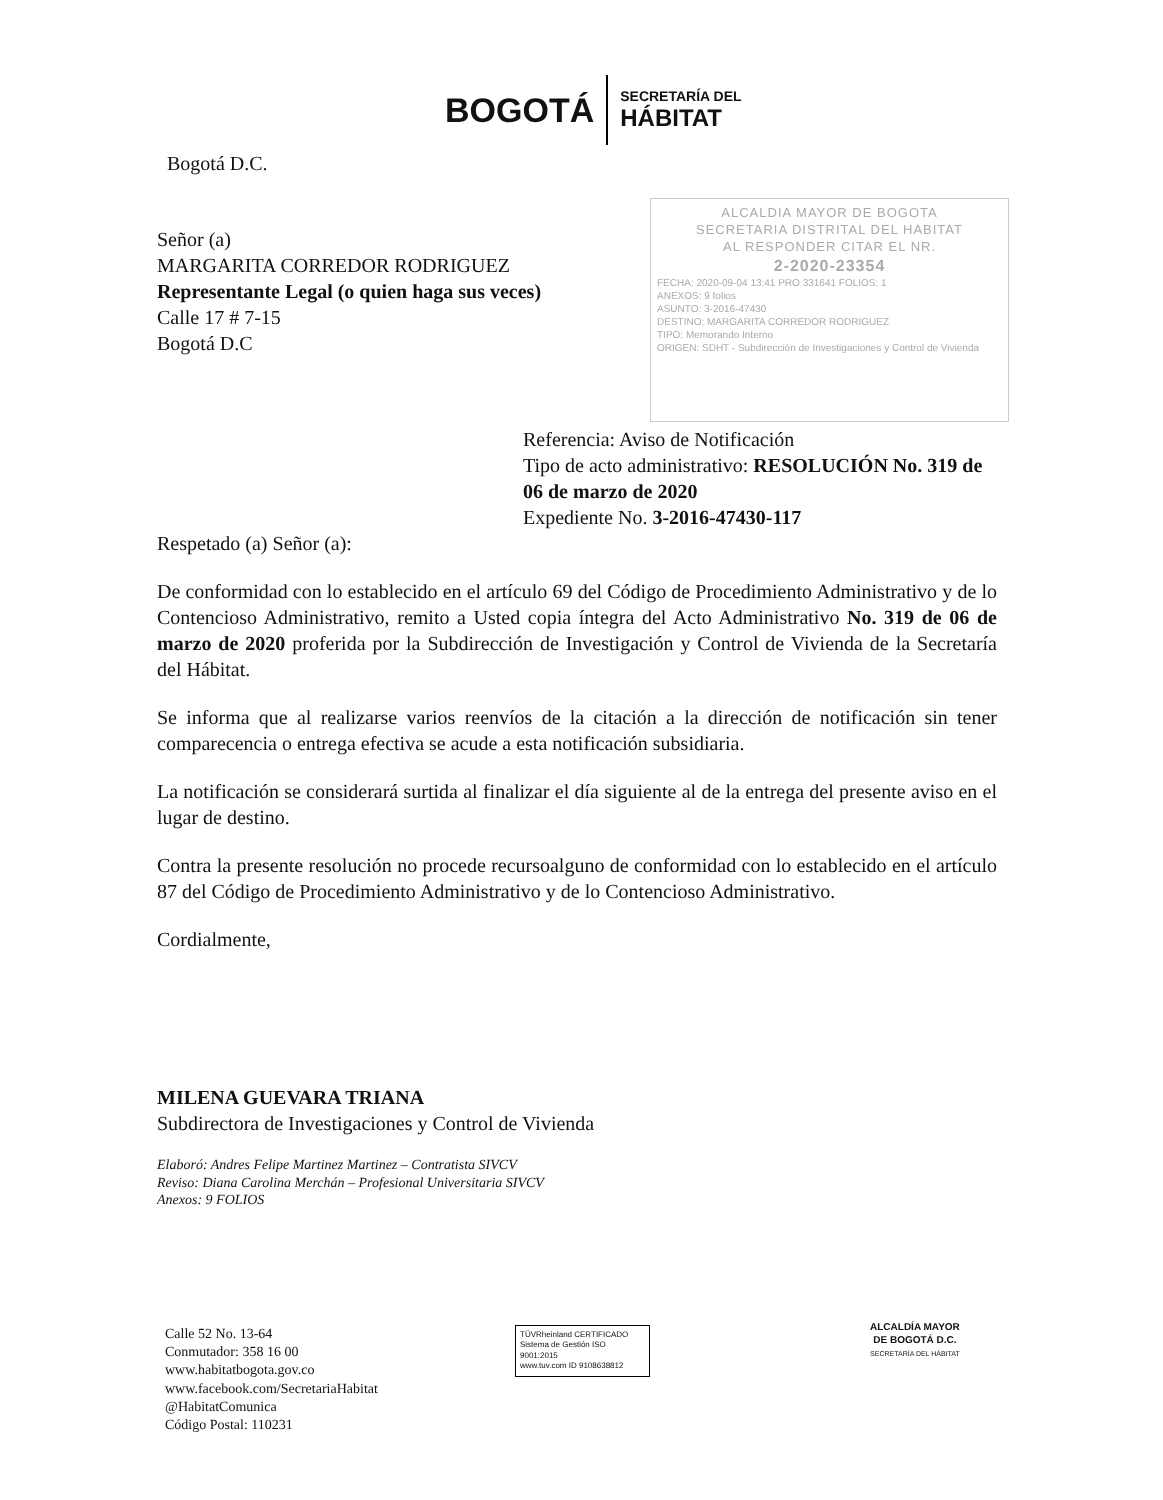BOGOTÁ
SECRETARÍA DEL
HÁBITAT
ALCALDIA MAYOR DE BOGOTA
SECRETARIA DISTRITAL DEL HABITAT
AL RESPONDER CITAR EL NR.
2-2020-23354
FECHA: 2020-09-04 13:41 PRO 331641 FOLIOS: 1
ANEXOS: 9 folios
ASUNTO: 3-2016-47430
DESTINO: MARGARITA CORREDOR RODRIGUEZ
TIPO: Memorando Interno
ORIGEN: SDHT - Subdirección de Investigaciones y Control de Vivienda
Bogotá D.C.
Señor (a)
MARGARITA CORREDOR RODRIGUEZ
Representante Legal (o quien haga sus veces)
Calle 17 # 7-15
Bogotá D.C
Referencia: Aviso de Notificación
Tipo de acto administrativo: RESOLUCIÓN No. 319 de 06 de marzo de 2020
Expediente No. 3-2016-47430-117
Respetado (a) Señor (a):
De conformidad con lo establecido en el artículo 69 del Código de Procedimiento Administrativo y de lo Contencioso Administrativo, remito a Usted copia íntegra del Acto Administrativo No. 319 de 06 de marzo de 2020 proferida por la Subdirección de Investigación y Control de Vivienda de la Secretaría del Hábitat.
Se informa que al realizarse varios reenvíos de la citación a la dirección de notificación sin tener comparecencia o entrega efectiva se acude a esta notificación subsidiaria.
La notificación se considerará surtida al finalizar el día siguiente al de la entrega del presente aviso en el lugar de destino.
Contra la presente resolución no procede recursoalguno de conformidad con lo establecido en el artículo 87 del Código de Procedimiento Administrativo y de lo Contencioso Administrativo.
Cordialmente,
MILENA GUEVARA TRIANA
Subdirectora de Investigaciones y Control de Vivienda
Elaboró: Andres Felipe Martinez Martinez – Contratista SIVCV
Reviso: Diana Carolina Merchán – Profesional Universitaria SIVCV
Anexos: 9 FOLIOS
Calle 52 No. 13-64
Conmutador: 358 16 00
www.habitatbogota.gov.co
www.facebook.com/SecretariaHabitat
@HabitatComunica
Código Postal: 110231
TÜVRheinland CERTIFICADO
Sistema de Gestión ISO 9001:2015
www.tuv.com ID 9108638812
ALCALDÍA MAYOR
DE BOGOTÁ D.C.
SECRETARÍA DEL HÁBITAT